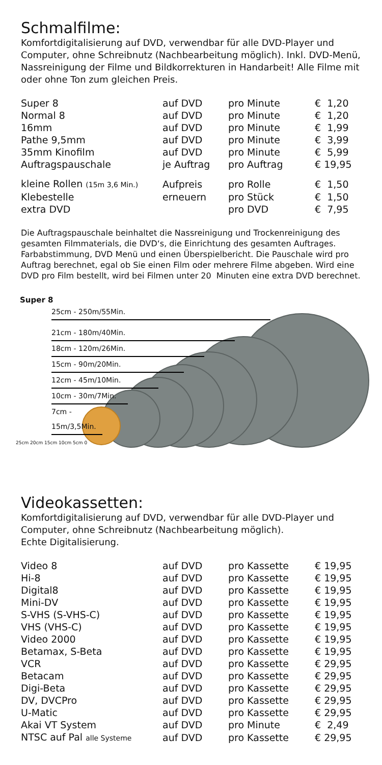Schmalfilme:
Komfortdigitalisierung auf DVD, verwendbar für alle DVD-Player und Computer, ohne Schreibnutz (Nachbearbeitung möglich). Inkl. DVD-Menü, Nassreinigung der Filme und Bildkorrekturen in Handarbeit! Alle Filme mit oder ohne Ton zum gleichen Preis.
| Super 8 | auf DVD | pro Minute | € 1,20 |
| Normal 8 | auf DVD | pro Minute | € 1,20 |
| 16mm | auf DVD | pro Minute | € 1,99 |
| Pathe 9,5mm | auf DVD | pro Minute | € 3,99 |
| 35mm Kinofilm | auf DVD | pro Minute | € 5,99 |
| Auftragspauschale | je Auftrag | pro Auftrag | € 19,95 |
| kleine Rollen (15m 3,6 Min.) | Aufpreis | pro Rolle | € 1,50 |
| Klebestelle | erneuern | pro Stück | € 1,50 |
| extra DVD | | pro DVD | € 7,95 |
Die Auftragspauschale beinhaltet die Nassreinigung und Trockenreinigung des gesamten Filmmaterials, die DVD‘s, die Einrichtung des gesamten Auftrages. Farbabstimmung, DVD Menü und einen Überspielbericht. Die Pauschale wird pro Auftrag berechnet, egal ob Sie einen Film oder mehrere Filme abgeben. Wird eine DVD pro Film bestellt, wird bei Filmen unter 20 Minuten eine extra DVD berechnet.
Super 8
25cm - 250m/55Min.
21cm - 180m/40Min.
18cm - 120m/26Min.
15cm - 90m/20Min.
12cm - 45m/10Min.
10cm - 30m/7Min.
7cm - 15m/3,5Min.
25cm 20cm 15cm 10cm 5cm 0
Videokassetten:
Komfortdigitalisierung auf DVD, verwendbar für alle DVD-Player und Computer, ohne Schreibnutz (Nachbearbeitung möglich).
Echte Digitalisierung.
| Video 8 | auf DVD | pro Kassette | € 19,95 |
| Hi-8 | auf DVD | pro Kassette | € 19,95 |
| Digital8 | auf DVD | pro Kassette | € 19,95 |
| Mini-DV | auf DVD | pro Kassette | € 19,95 |
| S-VHS (S-VHS-C) | auf DVD | pro Kassette | € 19,95 |
| VHS (VHS-C) | auf DVD | pro Kassette | € 19,95 |
| Video 2000 | auf DVD | pro Kassette | € 19,95 |
| Betamax, S-Beta | auf DVD | pro Kassette | € 19,95 |
| VCR | auf DVD | pro Kassette | € 29,95 |
| Betacam | auf DVD | pro Kassette | € 29,95 |
| Digi-Beta | auf DVD | pro Kassette | € 29,95 |
| DV, DVCPro | auf DVD | pro Kassette | € 29,95 |
| U-Matic | auf DVD | pro Kassette | € 29,95 |
| Akai VT System | auf DVD | pro Minute | € 2,49 |
| NTSC auf Pal alle Systeme | auf DVD | pro Kassette | € 29,95 |